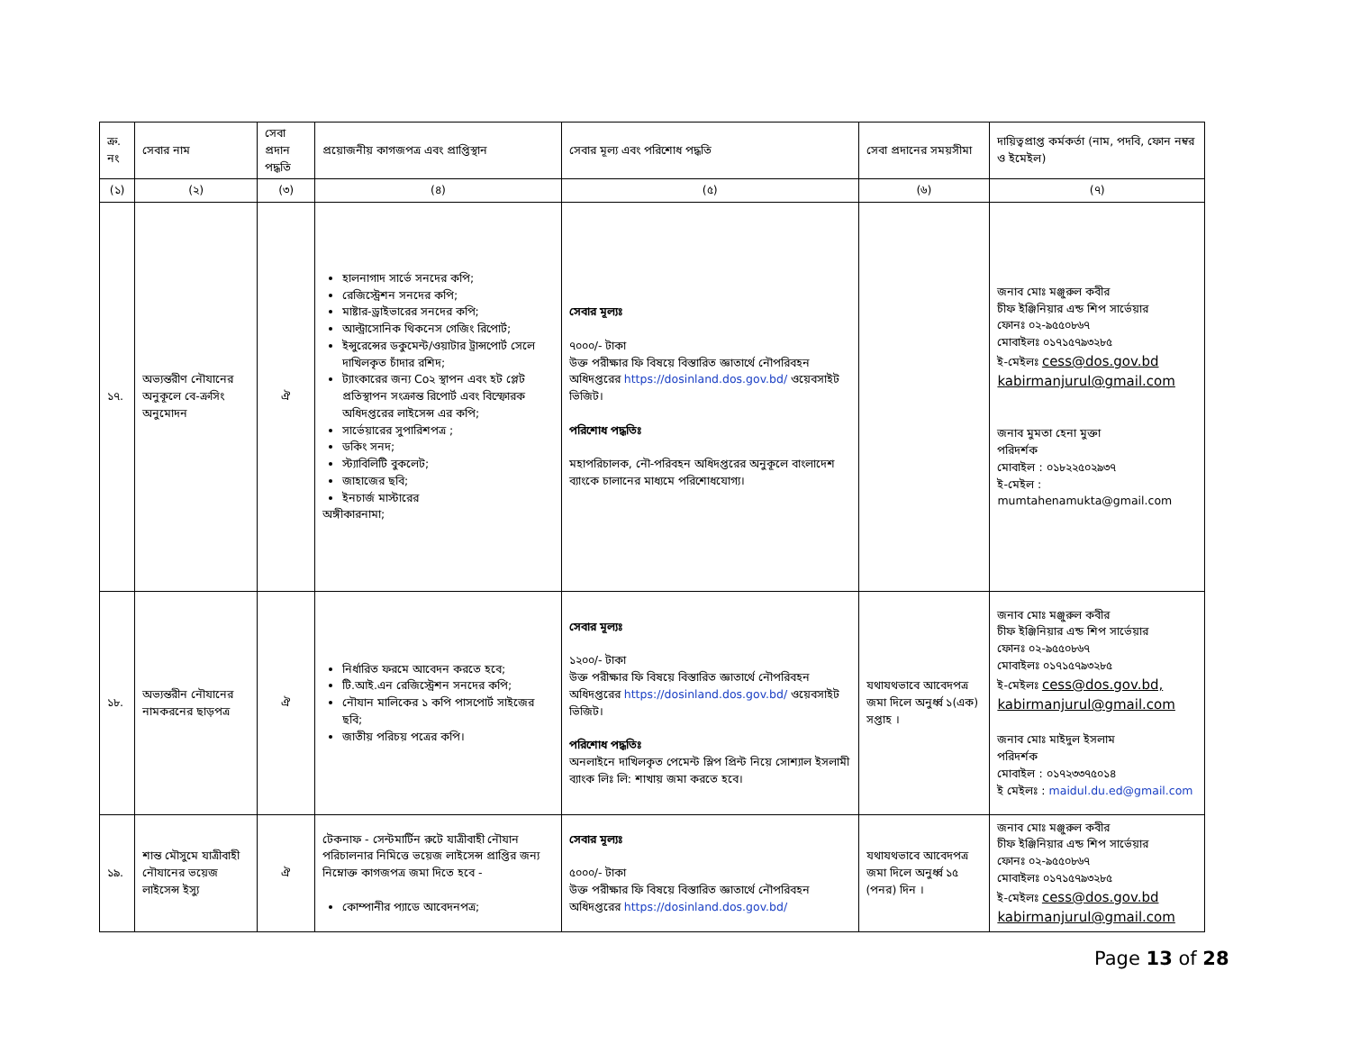| ক্র. নং | সেবার নাম | সেবা প্রদান পদ্ধতি | প্রয়োজনীয় কাগজপত্র এবং প্রাপ্তিস্থান | সেবার মূল্য এবং পরিশোধ পদ্ধতি | সেবা প্রদানের সময়সীমা | দায়িত্বপ্রাপ্ত কর্মকর্তা (নাম, পদবি, ফোন নম্বর ও ইমেইল) |
| --- | --- | --- | --- | --- | --- | --- |
| (১) | (২) | (৩) | (৪) | (৫) | (৬) | (৭) |
| ১৭. | অভ্যন্তরীণ নৌযানের অনুকূলে বে-ক্রসিং অনুমোদন | ঐ | হালনাগাদ সার্ভে সনদের কপি; রেজিস্ট্রেশন সনদের কপি; মাষ্টার-ড্রাইভারের সনদের কপি; আল্ট্রাসোনিক থিকনেস গেজিং রিপোর্ট; ইন্সুরেন্সের ডকুমেন্ট/ওয়াটার ট্রান্সপোর্ট সেলে দাখিলকৃত চাঁদার রশিদ; ট্যাংকারের জন্য Co২ স্থাপন এবং হট প্লেট প্রতিস্থাপন সংক্রান্ত রিপোর্ট এবং বিস্ফোরক অধিদপ্তরের লাইসেন্স এর কপি; সার্ভেয়ারের সুপারিশপত্র ; ডকিং সনদ; স্ট্যাবিলিটি বুকলেট; জাহাজের ছবি; ইনচার্জ মাস্টারের অঙ্গীকারনামা; | সেবার মূল্যঃ ৭০০০/- টাকা উক্ত পরীক্ষার ফি বিষয়ে বিস্তারিত জ্ঞাতার্থে নৌপরিবহন অধিদপ্তরের https://dosinland.dos.gov.bd/ ওয়েবসাইট ভিজিট। পরিশোধ পদ্ধতিঃ মহাপরিচালক, নৌ-পরিবহন অধিদপ্তরের অনুকূলে বাংলাদেশ ব্যাংকে চালানের মাধ্যমে পরিশোধযোগ্য। | | জনাব মোঃ মঞ্জুরুল কবীর চীফ ইঞ্জিনিয়ার এন্ড শিপ সার্ভেয়ার ফোনঃ ০২-৯৫৫০৮৬৭ মোবাইলঃ ০১৭১৫৭৯৩২৮৫ ই-মেইলঃ cess@dos.gov.bd kabirmanjurul@gmail.com জনাব মুমতা হেনা মুক্তা পরিদর্শক মোবাইল : ০১৮২২৫০২৯৩৭ ই-মেইল : mumtahenamukta@gmail.com |
| ১৮. | অভ্যন্তরীন নৌযানের নামকরনের ছাড়পত্র | ঐ | নির্ধারিত ফরমে আবেদন করতে হবে; টি.আই.এন রেজিস্ট্রেশন সনদের কপি; নৌযান মালিকের ১ কপি পাসপোর্ট সাইজের ছবি; জাতীয় পরিচয় পত্রের কপি। | সেবার মূল্যঃ ১২০০/- টাকা উক্ত পরীক্ষার ফি বিষয়ে বিস্তারিত জ্ঞাতার্থে নৌপরিবহন অধিদপ্তরের https://dosinland.dos.gov.bd/ ওয়েবসাইট ভিজিট। পরিশোধ পদ্ধতিঃ অনলাইনে দাখিলকৃত পেমেন্ট স্লিপ প্রিন্ট নিয়ে সোশ্যাল ইসলামী ব্যাংক লিঃ লি: শাখায় জমা করতে হবে। | যথাযথভাবে আবেদপত্র জমা দিলে অনুর্ধ্ব ১(এক) সপ্তাহ । | জনাব মোঃ মঞ্জুরুল কবীর চীফ ইঞ্জিনিয়ার এন্ড শিপ সার্ভেয়ার ফোনঃ ০২-৯৫৫০৮৬৭ মোবাইলঃ ০১৭১৫৭৯৩২৮৫ ই-মেইলঃ cess@dos.gov.bd, kabirmanjurul@gmail.com জনাব মোঃ মাইদুল ইসলাম পরিদর্শক মোবাইল : ০১৭২৩৩৭৫০১৪ ই মেইলঃ : maidul.du.ed@gmail.com |
| ১৯. | শান্ত মৌসুমে যাত্রীবাহী নৌযানের ভয়েজ লাইসেন্স ইস্যু | ঐ | টেকনাফ - সেন্টমার্টিন রুটে যাত্রীবাহী নৌযান পরিচালনার নিমিত্তে ভয়েজ লাইসেন্স প্রাপ্তির জন্য নিম্নোক্ত কাগজপত্র জমা দিতে হবে - কোম্পানীর প্যাডে আবেদনপত্র; | সেবার মূল্যঃ ৫০০০/- টাকা উক্ত পরীক্ষার ফি বিষয়ে বিস্তারিত জ্ঞাতার্থে নৌপরিবহন অধিদপ্তরের https://dosinland.dos.gov.bd/ | যথাযথভাবে আবেদপত্র জমা দিলে অনুর্ধ্ব ১৫ (পনর) দিন । | জনাব মোঃ মঞ্জুরুল কবীর চীফ ইঞ্জিনিয়ার এন্ড শিপ সার্ভেয়ার ফোনঃ ০২-৯৫৫০৮৬৭ মোবাইলঃ ০১৭১৫৭৯৩২৮৫ ই-মেইলঃ cess@dos.gov.bd kabirmanjurul@gmail.com |
Page 13 of 28